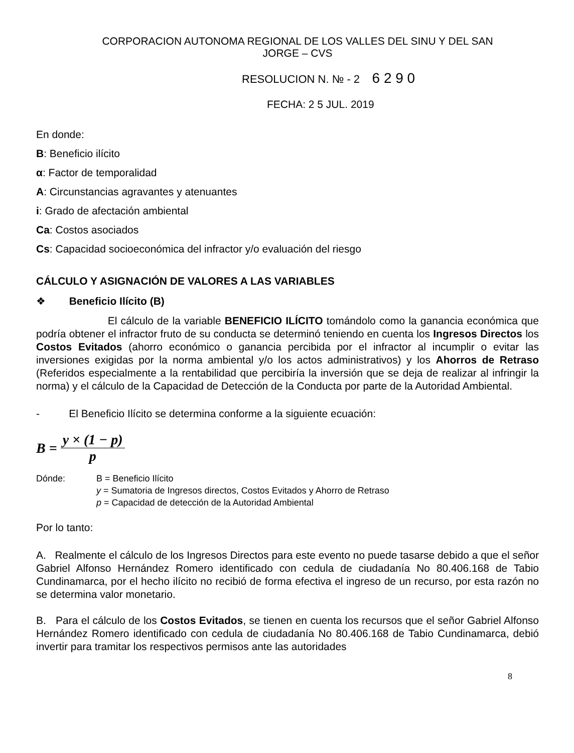CORPORACION AUTONOMA REGIONAL DE LOS VALLES DEL SINU Y DEL SAN
JORGE – CVS
RESOLUCION N. № - 2 6 2 9 0
FECHA: 2 5 JUL. 2019
En donde:
B: Beneficio ilícito
α: Factor de temporalidad
A: Circunstancias agravantes y atenuantes
i: Grado de afectación ambiental
Ca: Costos asociados
Cs: Capacidad socioeconómica del infractor y/o evaluación del riesgo
CÁLCULO Y ASIGNACIÓN DE VALORES A LAS VARIABLES
❖ Beneficio Ilícito (B)
El cálculo de la variable BENEFICIO ILÍCITO tomándolo como la ganancia económica que podría obtener el infractor fruto de su conducta se determinó teniendo en cuenta los Ingresos Directos los Costos Evitados (ahorro económico o ganancia percibida por el infractor al incumplir o evitar las inversiones exigidas por la norma ambiental y/o los actos administrativos) y los Ahorros de Retraso (Referidos especialmente a la rentabilidad que percibiría la inversión que se deja de realizar al infringir la norma) y el cálculo de la Capacidad de Detección de la Conducta por parte de la Autoridad Ambiental.
- El Beneficio Ilícito se determina conforme a la siguiente ecuación:
B = y × (1 − p) p
Dónde: B = Beneficio Ilícito
y = Sumatoria de Ingresos directos, Costos Evitados y Ahorro de Retraso
p = Capacidad de detección de la Autoridad Ambiental
Por lo tanto:
A. Realmente el cálculo de los Ingresos Directos para este evento no puede tasarse debido a que el señor Gabriel Alfonso Hernández Romero identificado con cedula de ciudadanía No 80.406.168 de Tabio Cundinamarca, por el hecho ilícito no recibió de forma efectiva el ingreso de un recurso, por esta razón no se determina valor monetario.
B. Para el cálculo de los Costos Evitados, se tienen en cuenta los recursos que el señor Gabriel Alfonso Hernández Romero identificado con cedula de ciudadanía No 80.406.168 de Tabio Cundinamarca, debió invertir para tramitar los respectivos permisos ante las autoridades
8